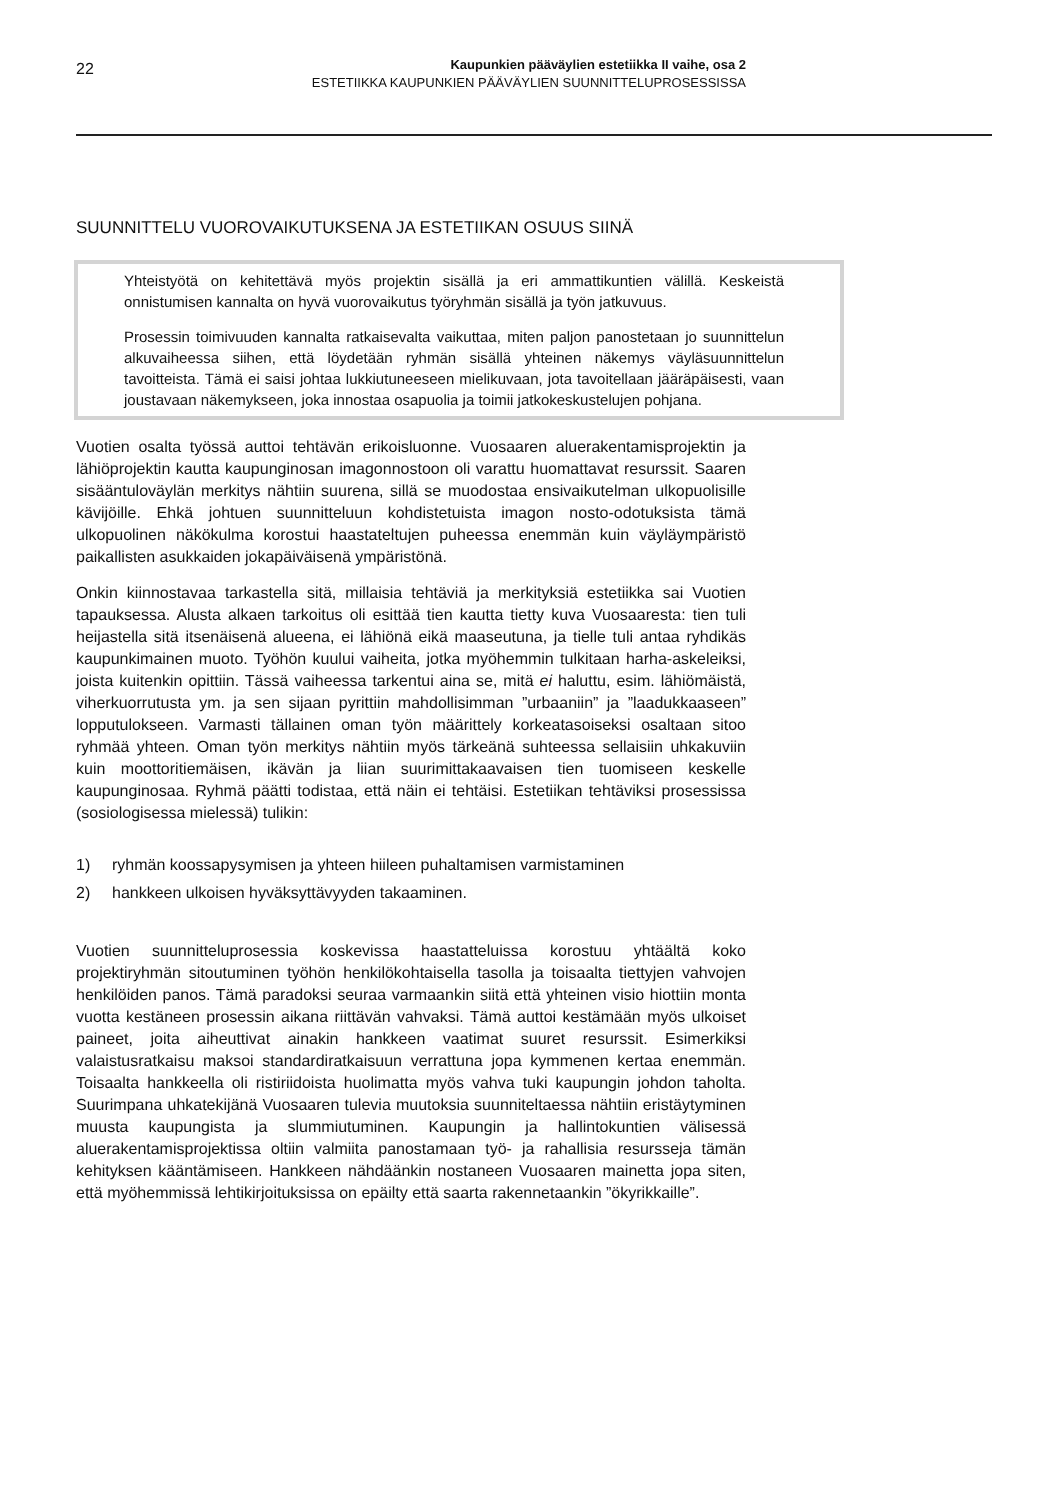22
Kaupunkien pääväylien estetiikka II vaihe, osa 2
ESTETIIKKA KAUPUNKIEN PÄÄVÄYLIEN SUUNNITTELUPROSESSISSA
SUUNNITTELU VUOROVAIKUTUKSENA JA ESTETIIKAN OSUUS SIINÄ
Yhteistyötä on kehitettävä myös projektin sisällä ja eri ammattikuntien välillä. Keskeistä onnistumisen kannalta on hyvä vuorovaikutus työryhmän sisällä ja työn jatkuvuus.
Prosessin toimivuuden kannalta ratkaisevalta vaikuttaa, miten paljon panostetaan jo suunnittelun alkuvaiheessa siihen, että löydetään ryhmän sisällä yhteinen näkemys väyläsuunnittelun tavoitteista. Tämä ei saisi johtaa lukkiutuneeseen mielikuvaan, jota tavoitellaan jääräpäisesti, vaan joustavaan näkemykseen, joka innostaa osapuolia ja toimii jatkokeskustelujen pohjana.
Vuotien osalta työssä auttoi tehtävän erikoisluonne. Vuosaaren aluerakentamisprojektin ja lähiöprojektin kautta kaupunginosan imagonnostoon oli varattu huomattavat resurssit. Saaren sisääntuloväylän merkitys nähtiin suurena, sillä se muodostaa ensivaikutelman ulkopuolisille kävijöille. Ehkä johtuen suunnitteluun kohdistetuista imagon nosto-odotuksista tämä ulkopuolinen näkökulma korostui haastateltujen puheessa enemmän kuin väyläympäristö paikallisten asukkaiden jokapäiväisenä ympäristönä.
Onkin kiinnostavaa tarkastella sitä, millaisia tehtäviä ja merkityksiä estetiikka sai Vuotien tapauksessa. Alusta alkaen tarkoitus oli esittää tien kautta tietty kuva Vuosaaresta: tien tuli heijastella sitä itsenäisenä alueena, ei lähiönä eikä maaseutuna, ja tielle tuli antaa ryhdikäs kaupunkimainen muoto. Työhön kuului vaiheita, jotka myöhemmin tulkitaan harha-askeleiksi, joista kuitenkin opittiin. Tässä vaiheessa tarkentui aina se, mitä ei haluttu, esim. lähiömäistä, viherkuorrutusta ym. ja sen sijaan pyrittiin mahdollisimman ”urbaaniin” ja ”laadukkaaseen” lopputulokseen. Varmasti tällainen oman työn määrittely korkeatasoiseksi osaltaan sitoo ryhmää yhteen. Oman työn merkitys nähtiin myös tärkeänä suhteessa sellaisiin uhkakuviin kuin moottoritiemäisen, ikävän ja liian suurimittakaavaisen tien tuomiseen keskelle kaupunginosaa. Ryhmä päätti todistaa, että näin ei tehtäisi. Estetiikan tehtäviksi prosessissa (sosiologisessa mielessä) tulikin:
1) ryhmän koossapysymisen ja yhteen hiileen puhaltamisen varmistaminen
2) hankkeen ulkoisen hyväksyttävyyden takaaminen.
Vuotien suunnitteluprosessia koskevissa haastatteluissa korostuu yhtäältä koko projektiryhmän sitoutuminen työhön henkilökohtaisella tasolla ja toisaalta tiettyjen vahvojen henkilöiden panos. Tämä paradoksi seuraa varmaankin siitä että yhteinen visio hiottiin monta vuotta kestäneen prosessin aikana riittävän vahvaksi. Tämä auttoi kestämään myös ulkoiset paineet, joita aiheuttivat ainakin hankkeen vaatimat suuret resurssit. Esimerkiksi valaistusratkaisu maksoi standardiratkaisuun verrattuna jopa kymmenen kertaa enemmän. Toisaalta hankkeella oli ristiriidoista huolimatta myös vahva tuki kaupungin johdon taholta. Suurimpana uhkatekijänä Vuosaaren tulevia muutoksia suunniteltaessa nähtiin eristäytyminen muusta kaupungista ja slummiutuminen. Kaupungin ja hallintokuntien välisessä aluerakentamisprojektissa oltiin valmiita panostamaan työ- ja rahallisia resursseja tämän kehityksen kääntämiseen. Hankkeen nähdäänkin nostaneen Vuosaaren mainetta jopa siten, että myöhemmissä lehtikirjoituksissa on epäilty että saarta rakennetaankin ”ökyrikkaille”.